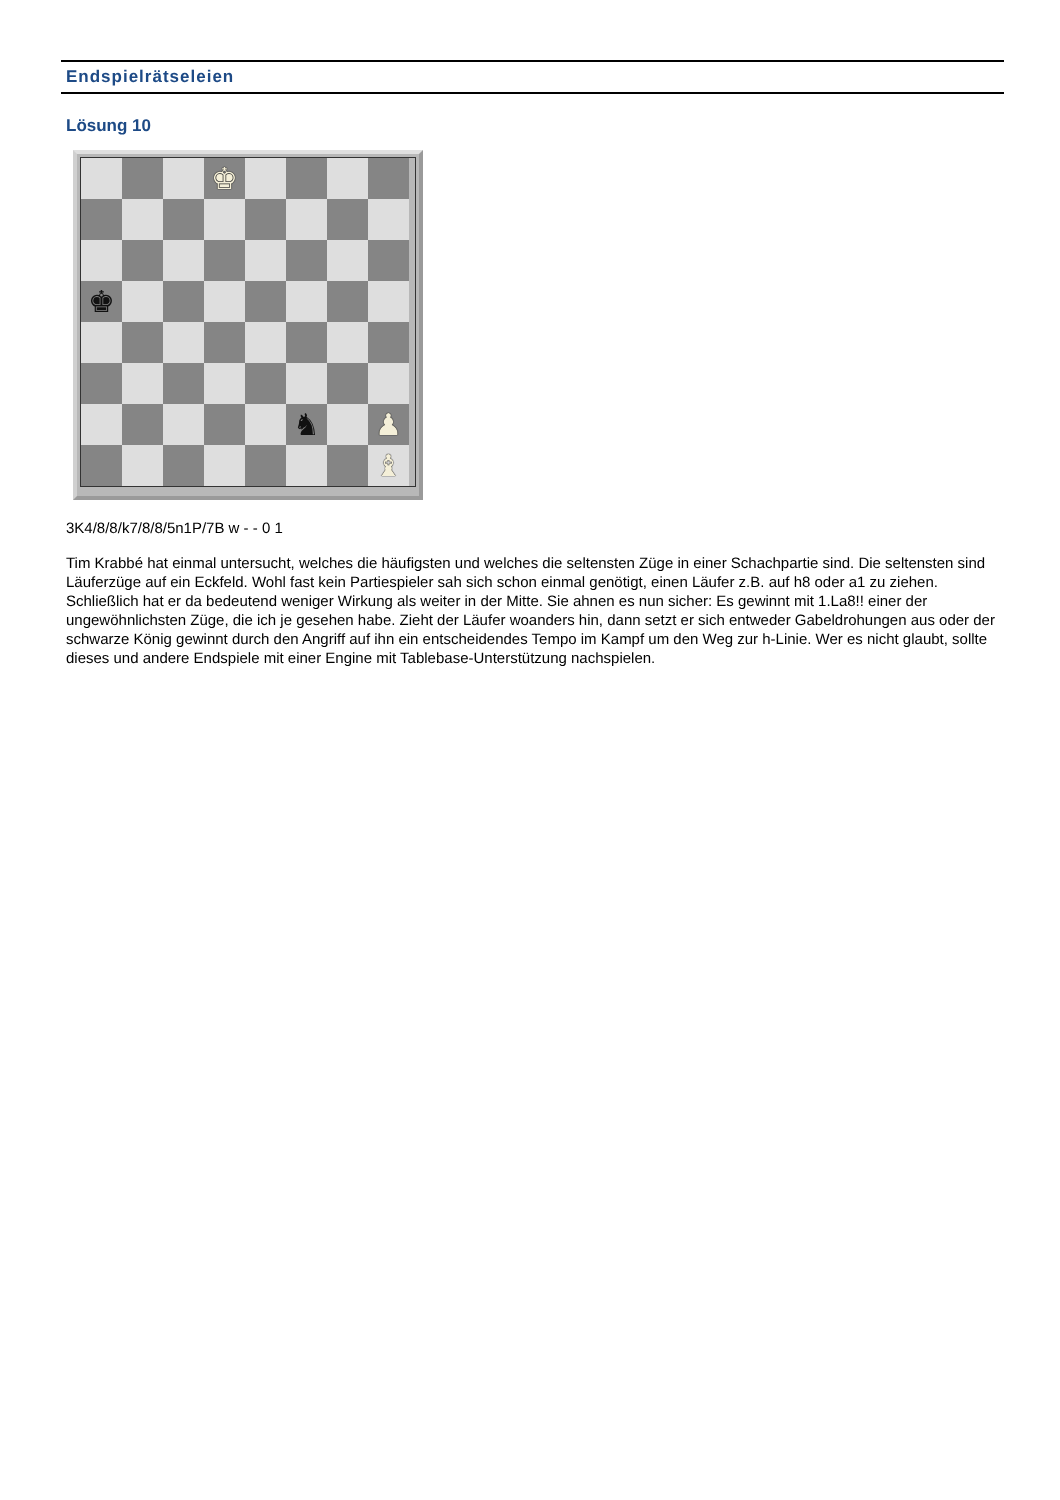Endspielrätseleien
Lösung 10
♚
♚
♞
♟
♝
3K4/8/8/k7/8/8/5n1P/7B w - - 0 1
Tim Krabbé hat einmal untersucht, welches die häufigsten und welches die seltensten Züge in einer Schachpartie sind. Die seltensten sind Läuferzüge auf ein Eckfeld. Wohl fast kein Partiespieler sah sich schon einmal genötigt, einen Läufer z.B. auf h8 oder a1 zu ziehen. Schließlich hat er da bedeutend weniger Wirkung als weiter in der Mitte. Sie ahnen es nun sicher: Es gewinnt mit 1.La8!! einer der ungewöhnlichsten Züge, die ich je gesehen habe. Zieht der Läufer woanders hin, dann setzt er sich entweder Gabeldrohungen aus oder der schwarze König gewinnt durch den Angriff auf ihn ein entscheidendes Tempo im Kampf um den Weg zur h-Linie. Wer es nicht glaubt, sollte dieses und andere Endspiele mit einer Engine mit Tablebase-Unterstützung nachspielen.